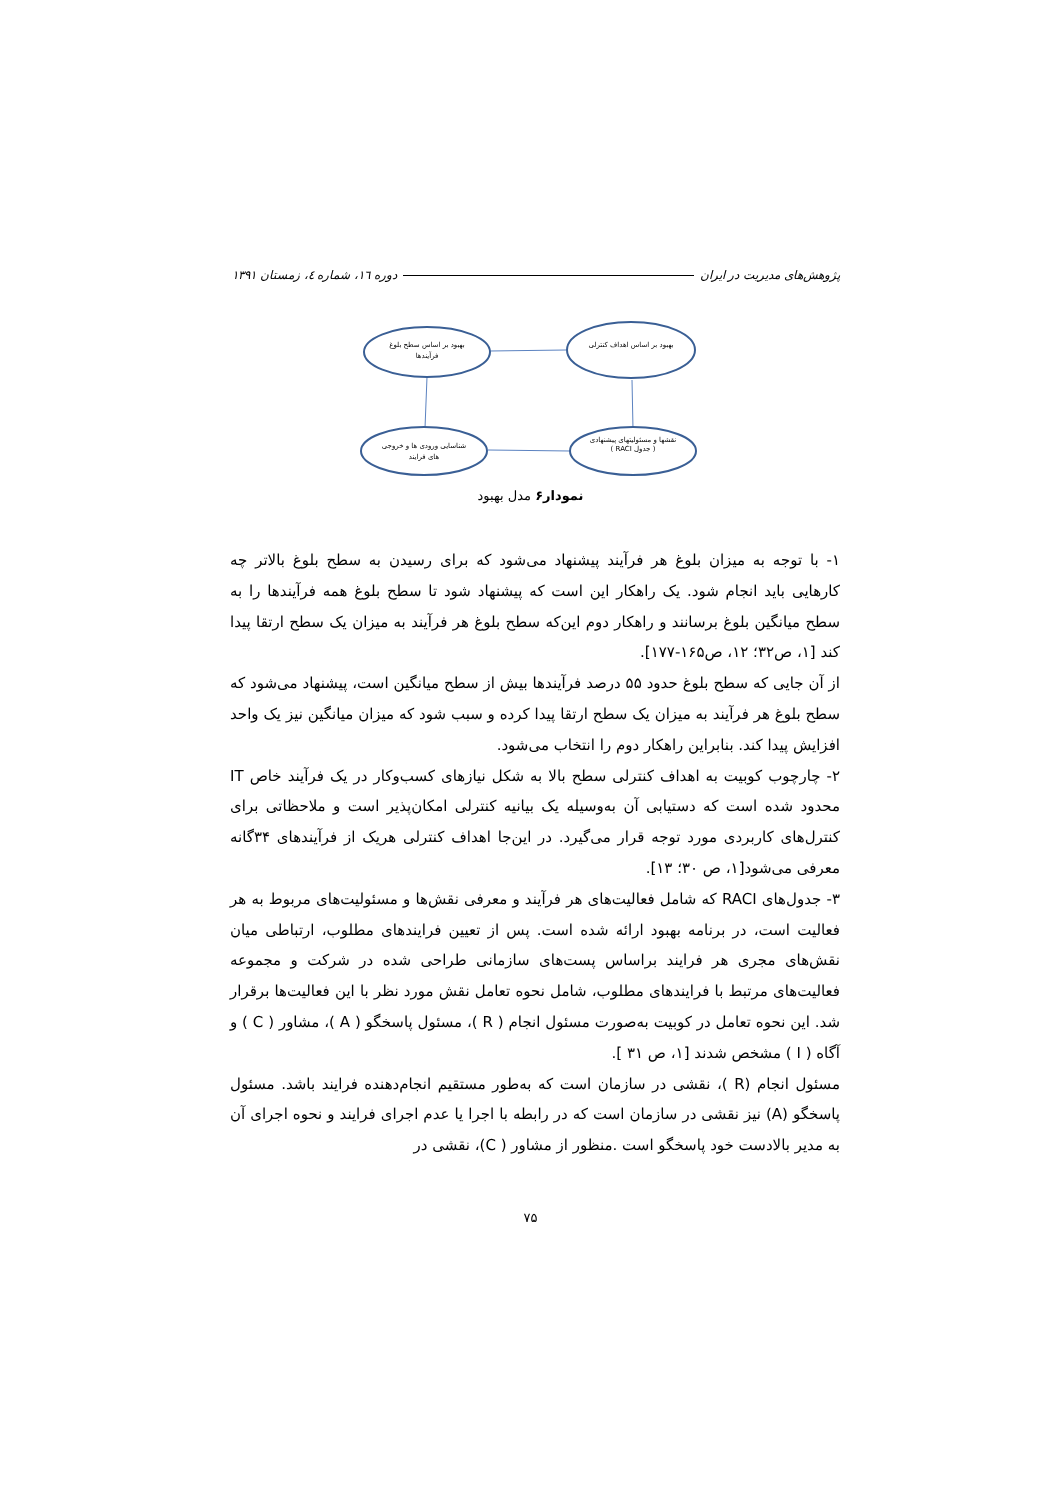پژوهش‌های مدیریت در ایران دوره ۱٦، شماره ٤، زمستان ۱۳۹۱
بهبود بر اساس سطح بلوغ فرآیندها
بهبود بر اساس اهداف کنترلی
شناسایی ورودی ها و خروجی های فرایند
نقشها و مسئولیتهای پیشنهادی ( جدول RACI )
نمودار۶ مدل بهبود
۱- با توجه به میزان بلوغ هر فرآیند پیشنهاد می‌شود که برای رسیدن به سطح بلوغ بالاتر چه کارهایی باید انجام شود. یک راهکار این است که پیشنهاد شود تا سطح بلوغ همه فرآیندها را به سطح میانگین بلوغ برسانند و راهکار دوم این‌که سطح بلوغ هر فرآیند به میزان یک سطح ارتقا پیدا کند [۱، ص۳۲؛ ۱۲، ص۱۶۵-۱۷۷].
از آن جایی که سطح بلوغ حدود ۵۵ درصد فرآیندها بیش از سطح میانگین است، پیشنهاد می‌شود که سطح بلوغ هر فرآیند به میزان یک سطح ارتقا پیدا کرده و سبب شود که میزان میانگین نیز یک واحد افزایش پیدا کند. بنابراین راهکار دوم را انتخاب می‌شود.
۲- چارچوب کوبیت به اهداف کنترلی سطح بالا به شکل نیازهای کسب‌وکار در یک فرآیند خاص IT محدود شده است که دستیابی آن به‌وسیله یک بیانیه کنترلی امکان‌پذیر است و ملاحظاتی برای کنترل‌های کاربردی مورد توجه قرار می‌گیرد. در این‌جا اهداف کنترلی هریک از فرآیندهای ۳۴گانه معرفی می‌شود[۱، ص ۳۰؛ ۱۳].
۳- جدول‌های RACI که شامل فعالیت‌های هر فرآیند و معرفی نقش‌ها و مسئولیت‌های مربوط به هر فعالیت است، در برنامه بهبود ارائه شده است. پس از تعیین فرایندهای مطلوب، ارتباطی میان نقش‌های مجری هر فرایند براساس پست‌های سازمانی طراحی شده در شرکت و مجموعه فعالیت‌های مرتبط با فرایندهای مطلوب، شامل نحوه تعامل نقش مورد نظر با این فعالیت‌ها برقرار شد. این نحوه تعامل در کوبیت به‌صورت مسئول انجام ( R )، مسئول پاسخگو ( A )، مشاور ( C ) و آگاه ( I ) مشخص شدند [۱، ص ۳۱ ].
مسئول انجام (R )، نقشی در سازمان است که به‌طور مستقیم انجام‌دهنده فرایند باشد. مسئول پاسخگو (A) نیز نقشی در سازمان است که در رابطه با اجرا یا عدم اجرای فرایند و نحوه اجرای آن به مدیر بالادست خود پاسخگو است .منظور از مشاور ( C)، نقشی در
۷۵